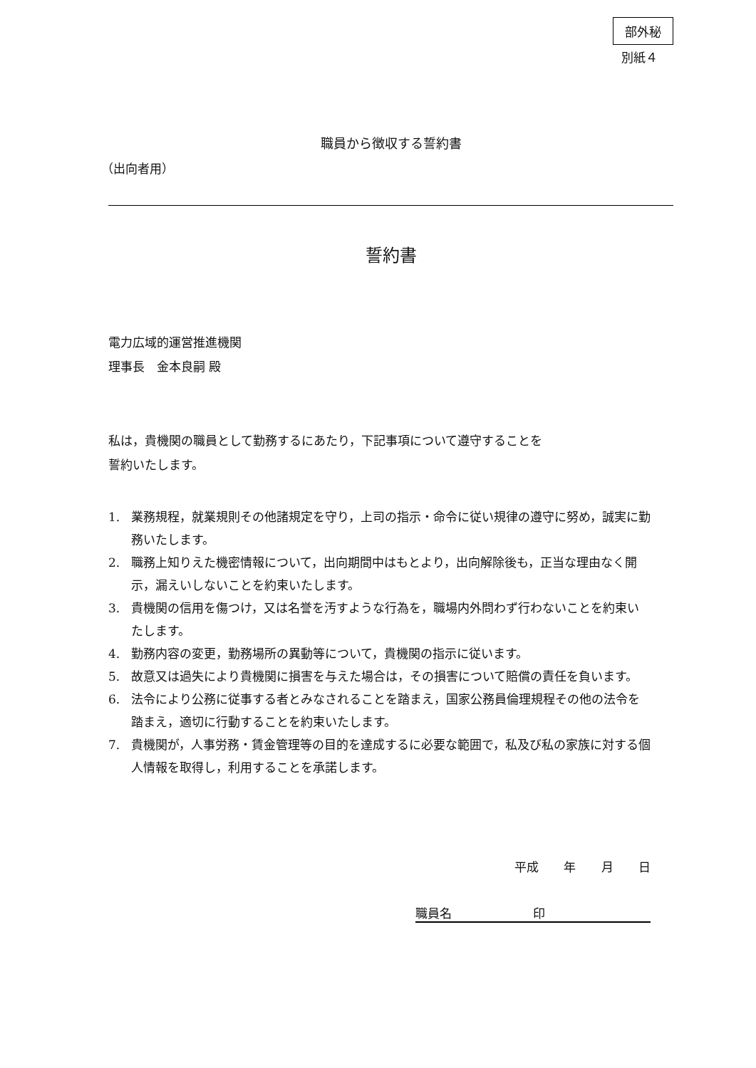部外秘
別紙４
職員から徴収する誓約書
（出向者用）
誓約書
電力広域的運営推進機関
理事長　金本良嗣 殿
私は，貴機関の職員として勤務するにあたり，下記事項について遵守することを
誓約いたします。
1. 業務規程，就業規則その他諸規定を守り，上司の指示・命令に従い規律の遵守に努め，誠実に勤務いたします。
2. 職務上知りえた機密情報について，出向期間中はもとより，出向解除後も，正当な理由なく開示，漏えいしないことを約束いたします。
3. 貴機関の信用を傷つけ，又は名誉を汚すような行為を，職場内外問わず行わないことを約束いたします。
4. 勤務内容の変更，勤務場所の異動等について，貴機関の指示に従います。
5. 故意又は過失により貴機関に損害を与えた場合は，その損害について賠償の責任を負います。
6. 法令により公務に従事する者とみなされることを踏まえ，国家公務員倫理規程その他の法令を踏まえ，適切に行動することを約束いたします。
7. 貴機関が，人事労務・賃金管理等の目的を達成するに必要な範囲で，私及び私の家族に対する個人情報を取得し，利用することを承諾します。
平成 年 月 日
職員名 印